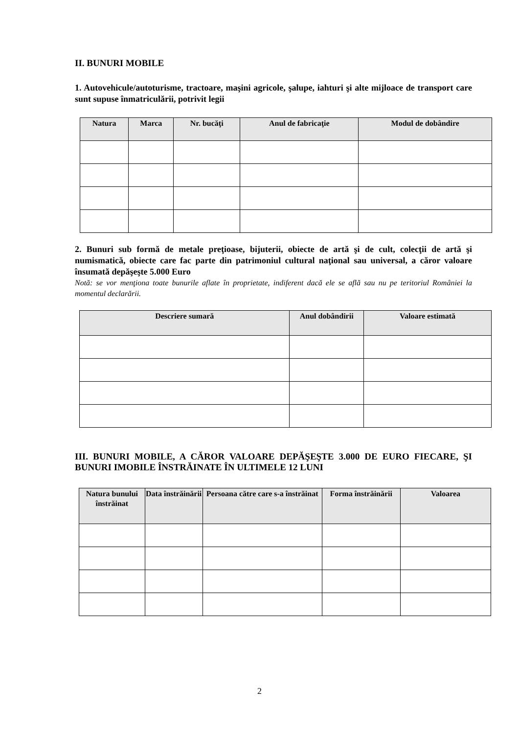II. BUNURI MOBILE
1. Autovehicule/autoturisme, tractoare, maşini agricole, şalupe, iahturi şi alte mijloace de transport care sunt supuse înmatriculării, potrivit legii
| Natura | Marca | Nr. bucăţi | Anul de fabricaţie | Modul de dobândire |
| --- | --- | --- | --- | --- |
2. Bunuri sub formă de metale preţioase, bijuterii, obiecte de artă şi de cult, colecţii de artă şi numismatică, obiecte care fac parte din patrimoniul cultural naţional sau universal, a căror valoare însumată depăşeşte 5.000 Euro
Notă: se vor menţiona toate bunurile aflate în proprietate, indiferent dacă ele se află sau nu pe teritoriul României la momentul declarării.
| Descriere sumară | Anul dobândirii | Valoare estimată |
| --- | --- | --- |
III. BUNURI MOBILE, A CĂROR VALOARE DEPĂŞEŞTE 3.000 DE EURO FIECARE, ŞI BUNURI IMOBILE ÎNSTRĂINATE ÎN ULTIMELE 12 LUNI
| Natura bunului înstrăinat | Data înstrăinării | Persoana către care s-a înstrăinat | Forma înstrăinării | Valoarea |
| --- | --- | --- | --- | --- |
2